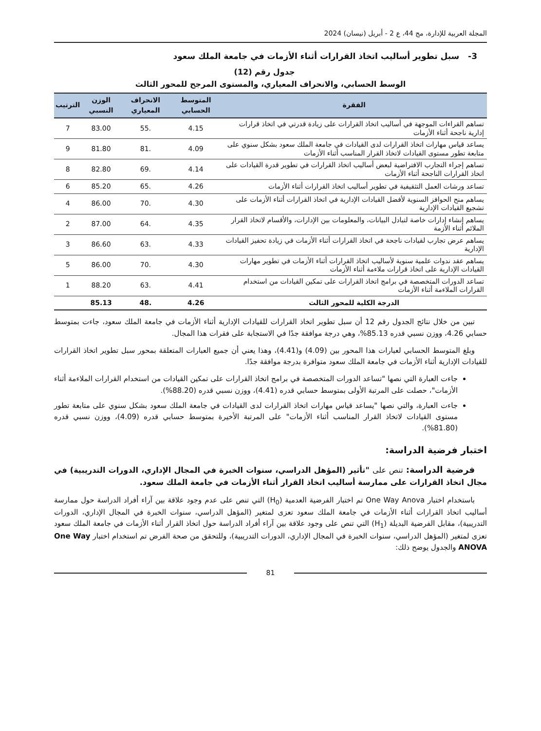المجلة العربية للإدارة، مج 44، ع 2 - أبريل (نيسان) 2024
3- سبل تطوير أساليب اتخاذ القرارات أثناء الأزمات في جامعة الملك سعود
جدول رقم (12)
الوسط الحسابي، والانحراف المعياري، والمستوى المرجح للمحور الثالث
| الفقرة | المتوسط الحسابي | الانحراف المعياري | الوزن النسبي | الترتيب |
| --- | --- | --- | --- | --- |
| تساهم القراءات الموجهة في أساليب اتخاذ القرارات على زيادة قدرتي في اتخاذ قرارات إدارية ناجحة أثناء الأزمات | 4.15 | .55 | 83.00 | 7 |
| يساعد قياس مهارات اتخاذ القرارات لدى القيادات في جامعة الملك سعود بشكل سنوي على متابعة تطور مستوى القيادات لاتخاذ القرار المناسب أثناء الأزمات | 4.09 | .81 | 81.80 | 9 |
| تساهم إجراء التجارب الافتراضية لبعض أساليب اتخاذ القرارات في تطوير قدرة القيادات على اتخاذ القرارات الناجحة أثناء الأزمات | 4.14 | .69 | 82.80 | 8 |
| تساعد ورشات العمل التثقيفية في تطوير أساليب اتخاذ القرارات أثناء الأزمات | 4.26 | .65 | 85.20 | 6 |
| يساهم منح الحوافز السنوية لأفضل القيادات الإدارية في اتخاذ القرارات أثناء الأزمات على تشجيع القيادات الإدارية | 4.30 | .70 | 86.00 | 4 |
| يساهم إنشاء إدارات خاصة لتبادل البيانات، والمعلومات بين الإدارات، والأقسام لاتخاذ القرار الملائم أثناء الأزمة | 4.35 | .64 | 87.00 | 2 |
| يساهم عرض تجارب لقيادات ناجحة في اتخاذ القرارات أثناء الأزمات في زيادة تحفيز القيادات الإدارية | 4.33 | .63 | 86.60 | 3 |
| يساهم عقد ندوات علمية سنوية لأساليب اتخاذ القرارات أثناء الأزمات في تطوير مهارات القيادات الإدارية على اتخاذ قرارات ملاءمة أثناء الأزمات | 4.30 | .70 | 86.00 | 5 |
| تساعد الدورات المتخصصة في برامج اتخاذ القرارات على تمكين القيادات من استخدام القرارات الملاءمة أثناء الأزمات | 4.41 | .63 | 88.20 | 1 |
| الدرجة الكلية للمحور الثالث | 4.26 | .48 | 85.13 | |
تبين من خلال نتائج الجدول رقم 12 أن سبل تطوير اتخاذ القرارات للقيادات الإدارية أثناء الأزمات في جامعة الملك سعود، جاءت بمتوسط حسابي 4.26، ووزن نسبي قدره 85.13%، وهي درجة موافقة جدًا في الاستجابة على فقرات هذا المجال.
وبلغ المتوسط الحسابي لعبارات هذا المحور بين (4.09) و(4.41)، وهذا يعني أن جميع العبارات المتعلقة بمحور سبل تطوير اتخاذ القرارات للقيادات الإدارية أثناء الأزمات في جامعة الملك سعود متوافرة بدرجة موافقة جدًا.
جاءت العبارة التي نصها "تساعد الدورات المتخصصة في برامج اتخاذ القرارات على تمكين القيادات من استخدام القرارات الملاءمة أثناء الأزمات"، حصلت على المرتبة الأولى بمتوسط حسابي قدره (4.41)، ووزن نسبي قدره (88.20%).
جاءت العبارة، والتي نصها "يساعد قياس مهارات اتخاذ القرارات لدى القيادات في جامعة الملك سعود بشكل سنوي على متابعة تطور مستوى القيادات لاتخاذ القرار المناسب أثناء الأزمات" على المرتبة الأخيرة بمتوسط حسابي قدره (4.09)، ووزن نسبي قدره (81.80%).
اختبار فرضية الدراسة:
فرضية الدراسة: تنص على "تأثير (المؤهل الدراسي، سنوات الخبرة في المجال الإداري، الدورات التدريبية) في مجال اتخاذ القرارات على ممارسة أساليب اتخاذ القرار أثناء الأزمات في جامعة الملك سعود.
باستخدام اختبار One Way Anova تم اختبار الفرضية العدمية (H<sub>0</sub>) التي تنص على عدم وجود علاقة بين آراء أفراد الدراسة حول ممارسة أساليب اتخاذ القرارات أثناء الأزمات في جامعة الملك سعود تعزى لمتغير (المؤهل الدراسي، سنوات الخبرة في المجال الإداري، الدورات التدريبية)، مقابل الفرضية البديلة (H<sub>1</sub>) التي تنص على وجود علاقة بين آراء أفراد الدراسة حول اتخاذ القرار أثناء الأزمات في جامعة الملك سعود تعزى لمتغير (المؤهل الدراسي، سنوات الخبرة في المجال الإداري، الدورات التدريبية)، وللتحقق من صحة الفرض تم استخدام اختبار One Way ANOVA والجدول يوضح ذلك:
81